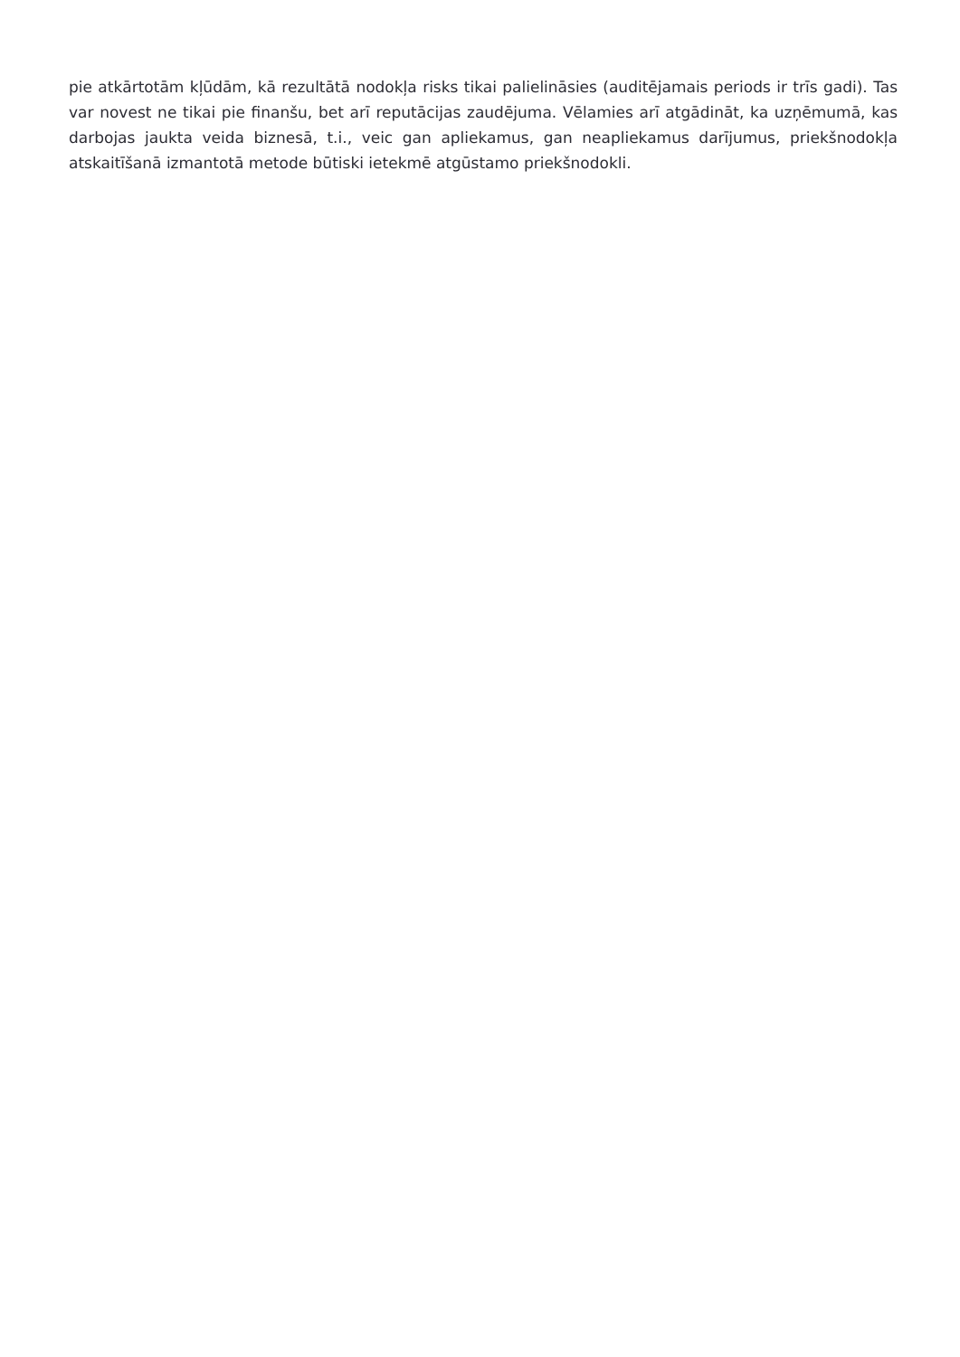pie atkārtotām kļūdām, kā rezultātā nodokļa risks tikai palielināsies (auditējamais periods ir trīs gadi). Tas var novest ne tikai pie finanšu, bet arī reputācijas zaudējuma. Vēlamies arī atgādināt, ka uzņēmumā, kas darbojas jaukta veida biznesā, t.i., veic gan apliekamus, gan neapliekamus darījumus, priekšnodokļa atskaitīšanā izmantotā metode būtiski ietekmē atgūstamo priekšnodokli.